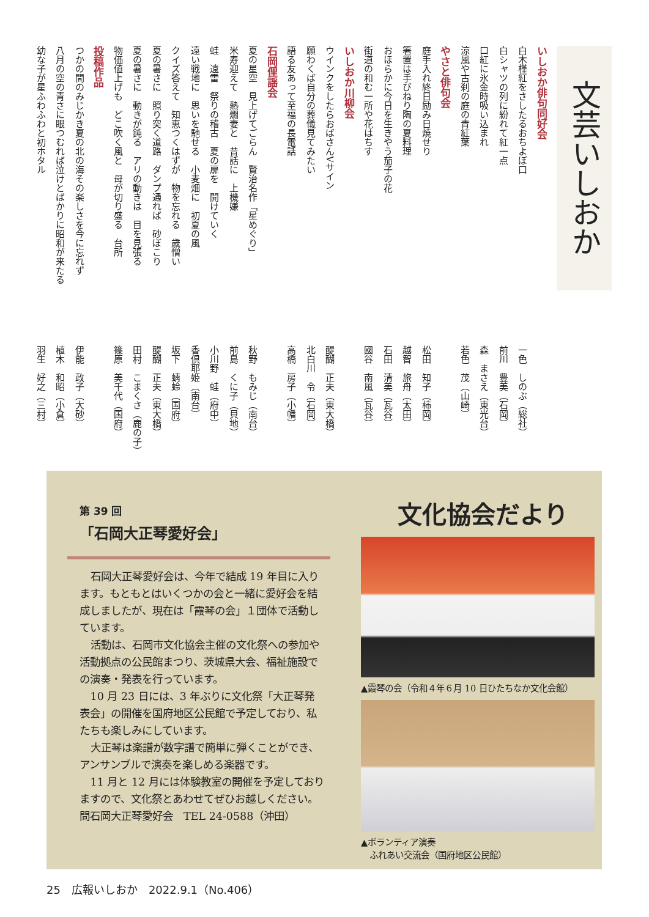文芸いしおか
いしおか俳句同好会
白木槿紅をさしたるおちよぼ口 一色　しのぶ（総社）
白シャツの列に紛れて紅一点 前川　豊美（石岡）
口紅に氷金時吸い込まれ 森　まさえ（東光台）
涼風や古刹の庭の青紅葉 若色　茂（山崎）
やさと俳句会
庭手入れ終日励み日焼せり 松田　知子（柿岡）
箸置は手びねり陶の夏料理 越智　旅舟（太田）
おほらかに今日を生きやう茄子の花 石田　清美（瓦谷）
街道の和む一所や花はちす 國谷　南風（瓦谷）
いしおか川柳会
ウインクをしたらおばさんVサイン 醍醐　正夫（東大橋）
願わくば自分の葬儀見てみたい 北白川　令（石岡）
語る友あって至福の長電話 高橋　房子（小幡）
石岡俚謡会
夏の星空　見上げてごらん　賢治名作「星めぐり」秋野　もみじ（南台）
米寿迎えて　熱燗妻と　昔話に　上機嫌 前島　くに子（貝地）
蛙　遠雷　祭りの稽古　夏の扉を　開けていく 小川野　蛙（府中）
遠い戦地に　思いを馳せる　小麦畑に　初夏の風 香倶耶姫（南台）
クイズ答えて　知恵つくはずが　物を忘れる　歳憎い 坂下　蜻蛉（国府）
夏の暑さに　照り突く道路　ダンプ通れば　砂ぼこり 醍醐　正夫（東大橋）
夏の暑さに　動きが鈍る　アリの動きは　目を見張る 田村　こまくさ（鹿の子）
物価値上げも　どこ吹く風と　母が切り盛る　台所 篠原　美千代（国府）
投稿作品
つかの間のみじかき夏の北の海その楽しさを今に忘れず 伊能　政子（大砂）
八月の空の青さに眼つむれば泣けとばかりに昭和が来たる 植木　和昭（小倉）
幼な子が星ふわふわと初ホタル 羽生　好之（三村）
第 39 回
「石岡大正琴愛好会」
石岡大正琴愛好会は、今年で結成 19 年目に入ります。もともとはいくつかの会と一緒に愛好会を結成しましたが、現在は「霞琴の会」１団体で活動しています。
活動は、石岡市文化協会主催の文化祭への参加や活動拠点の公民館まつり、茨城県大会、福祉施設での演奏・発表を行っています。
10 月 23 日には、3 年ぶりに文化祭「大正琴発表会」の開催を国府地区公民館で予定しており、私たちも楽しみにしています。
大正琴は楽譜が数字譜で簡単に弾くことができ、アンサンブルで演奏を楽しめる楽器です。
11 月と 12 月には体験教室の開催を予定しておりますので、文化祭とあわせてぜひお越しください。
問石岡大正琴愛好会　TEL 24-0588（沖田）
文化協会だより
▲霞琴の会（令和４年６月 10 日ひたちなか文化会館）
▲ボランティア演奏
　ふれあい交流会（国府地区公民館）
25　広報いしおか　2022.9.1（No.406）